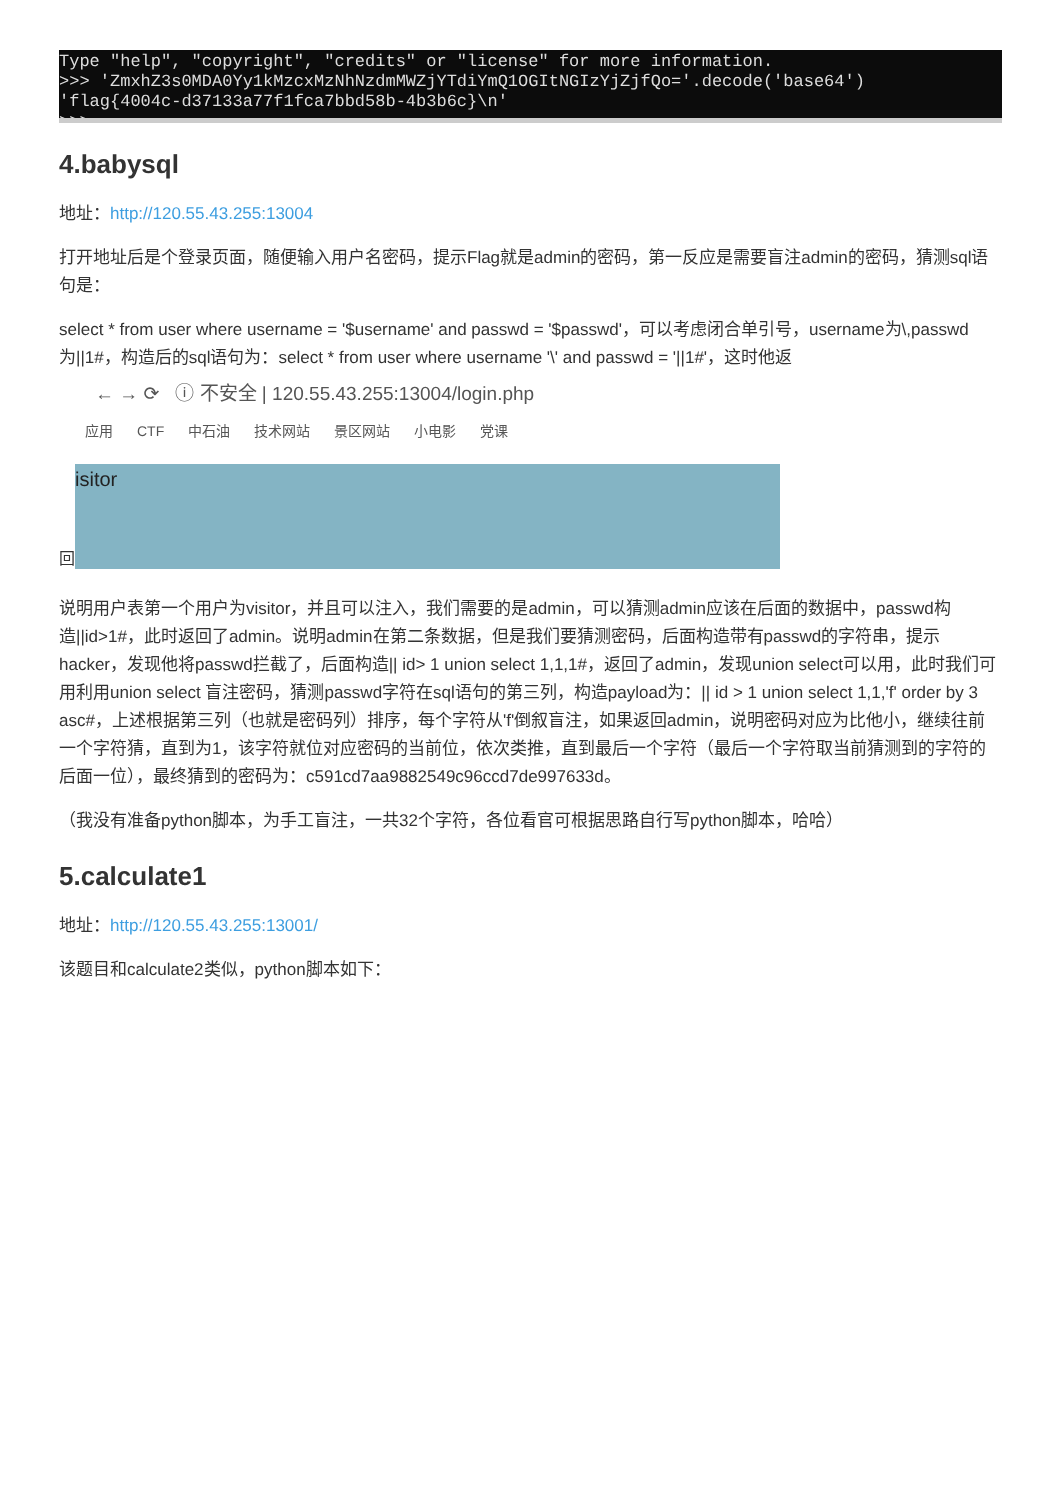Type "help", "copyright", "credits" or "license" for more information.
>>> 'ZmxhZ3s0MDA0Yy1kMzcxMzNhNzdmMWZjYTdiYmQ1OGItNGIzYjZjfQo='.decode('base64')
'flag{4004c-d37133a77f1fca7bbd58b-4b3b6c}\n'
>>>
4.babysql
地址：http://120.55.43.255:13004
打开地址后是个登录页面，随便输入用户名密码，提示Flag就是admin的密码，第一反应是需要盲注admin的密码，猜测sql语句是：
select * from user where username = '$username' and passwd = '$passwd'，可以考虑闭合单引号，username为\,passwd为||1#，构造后的sql语句为：select * from user where username '\' and passwd = '||1#'，这时他返
回
← → ⟳ ⓘ 不安全 | 120.55.43.255:13004/login.php
应用 CTF 中石油 技术网站 景区网站 小电影 党课
isitor
说明用户表第一个用户为visitor，并且可以注入，我们需要的是admin，可以猜测admin应该在后面的数据中，passwd构造||id>1#，此时返回了admin。说明admin在第二条数据，但是我们要猜测密码，后面构造带有passwd的字符串，提示hacker，发现他将passwd拦截了，后面构造|| id> 1 union select 1,1,1#，返回了admin，发现union select可以用，此时我们可用利用union select 盲注密码，猜测passwd字符在sql语句的第三列，构造payload为：|| id > 1 union select 1,1,'f' order by 3 asc#，上述根据第三列（也就是密码列）排序，每个字符从'f'倒叙盲注，如果返回admin，说明密码对应为比他小，继续往前一个字符猜，直到为1，该字符就位对应密码的当前位，依次类推，直到最后一个字符（最后一个字符取当前猜测到的字符的后面一位），最终猜到的密码为：c591cd7aa9882549c96ccd7de997633d。
（我没有准备python脚本，为手工盲注，一共32个字符，各位看官可根据思路自行写python脚本，哈哈）
5.calculate1
地址：http://120.55.43.255:13001/
该题目和calculate2类似，python脚本如下：